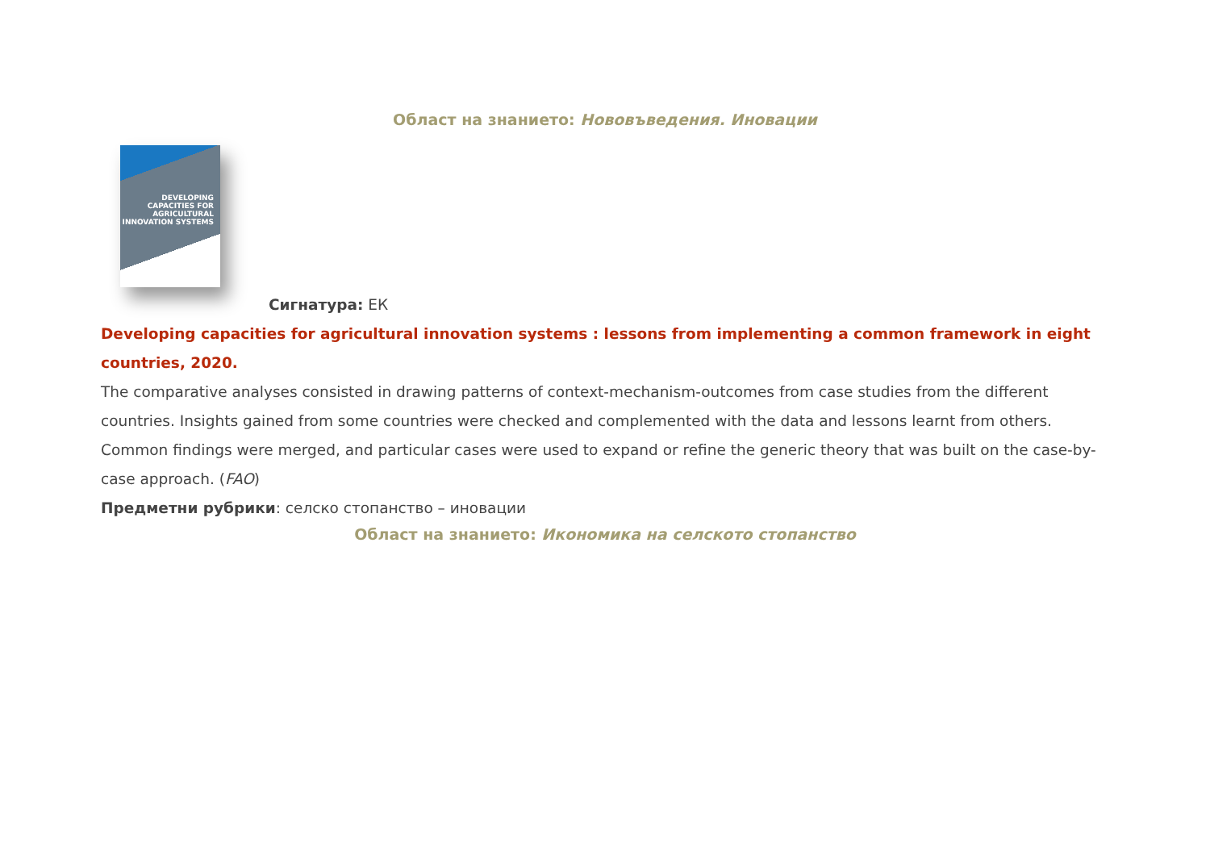Област на знанието: Нововъведения. Иновации
DEVELOPING CAPACITIES FOR AGRICULTURAL INNOVATION SYSTEMS
Сигнатура: ЕК
Developing capacities for agricultural innovation systems : lessons from implementing a common framework in eight countries, 2020.
The comparative analyses consisted in drawing patterns of context-mechanism-outcomes from case studies from the different countries. Insights gained from some countries were checked and complemented with the data and lessons learnt from others. Common findings were merged, and particular cases were used to expand or refine the generic theory that was built on the case-by-case approach. (FAO)
Предметни рубрики: селско стопанство – иновации
Област на знанието: Икономика на селското стопанство